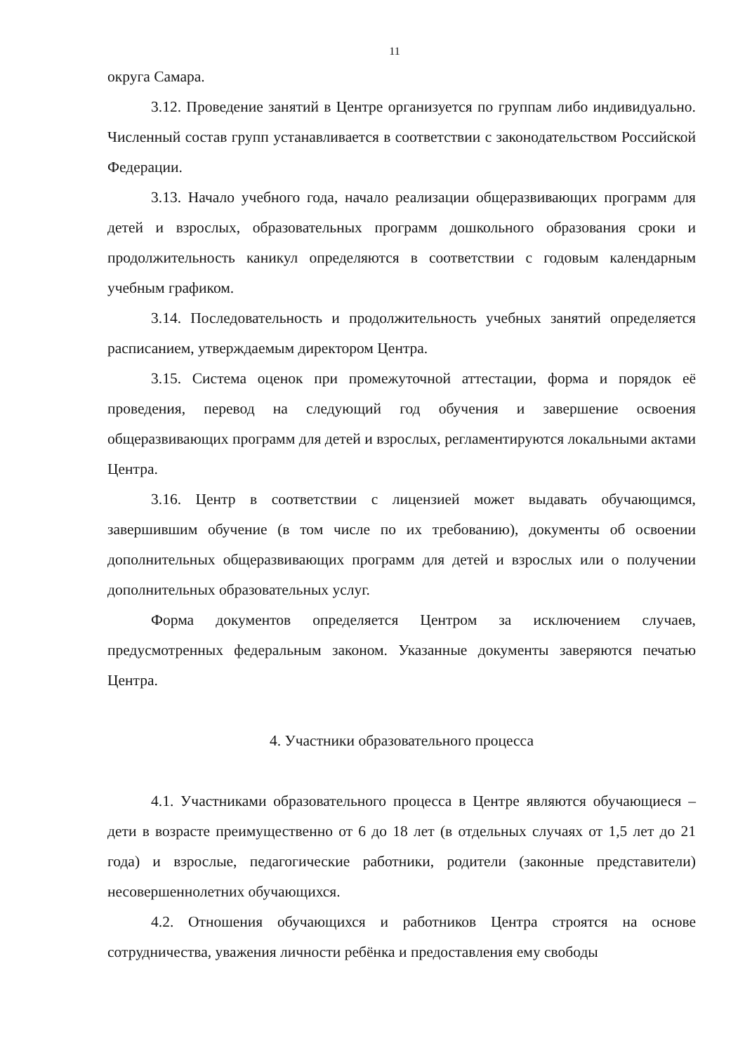11
округа Самара.
3.12. Проведение занятий в Центре организуется по группам либо индивидуально. Численный состав групп устанавливается в соответствии с законодательством Российской Федерации.
3.13. Начало учебного года, начало реализации общеразвивающих программ для детей и взрослых, образовательных программ дошкольного образования сроки и продолжительность каникул определяются в соответствии с годовым календарным учебным графиком.
3.14. Последовательность и продолжительность учебных занятий определяется расписанием, утверждаемым директором Центра.
3.15. Система оценок при промежуточной аттестации, форма и порядок её проведения, перевод на следующий год обучения и завершение освоения общеразвивающих программ для детей и взрослых, регламентируются локальными актами Центра.
3.16. Центр в соответствии с лицензией может выдавать обучающимся, завершившим обучение (в том числе по их требованию), документы об освоении дополнительных общеразвивающих программ для детей и взрослых или о получении дополнительных образовательных услуг.
Форма документов определяется Центром за исключением случаев, предусмотренных федеральным законом. Указанные документы заверяются печатью Центра.
4. Участники образовательного процесса
4.1. Участниками образовательного процесса в Центре являются обучающиеся – дети в возрасте преимущественно от 6 до 18 лет (в отдельных случаях от 1,5 лет до 21 года) и взрослые, педагогические работники, родители (законные представители) несовершеннолетних обучающихся.
4.2. Отношения обучающихся и работников Центра строятся на основе сотрудничества, уважения личности ребёнка и предоставления ему свободы